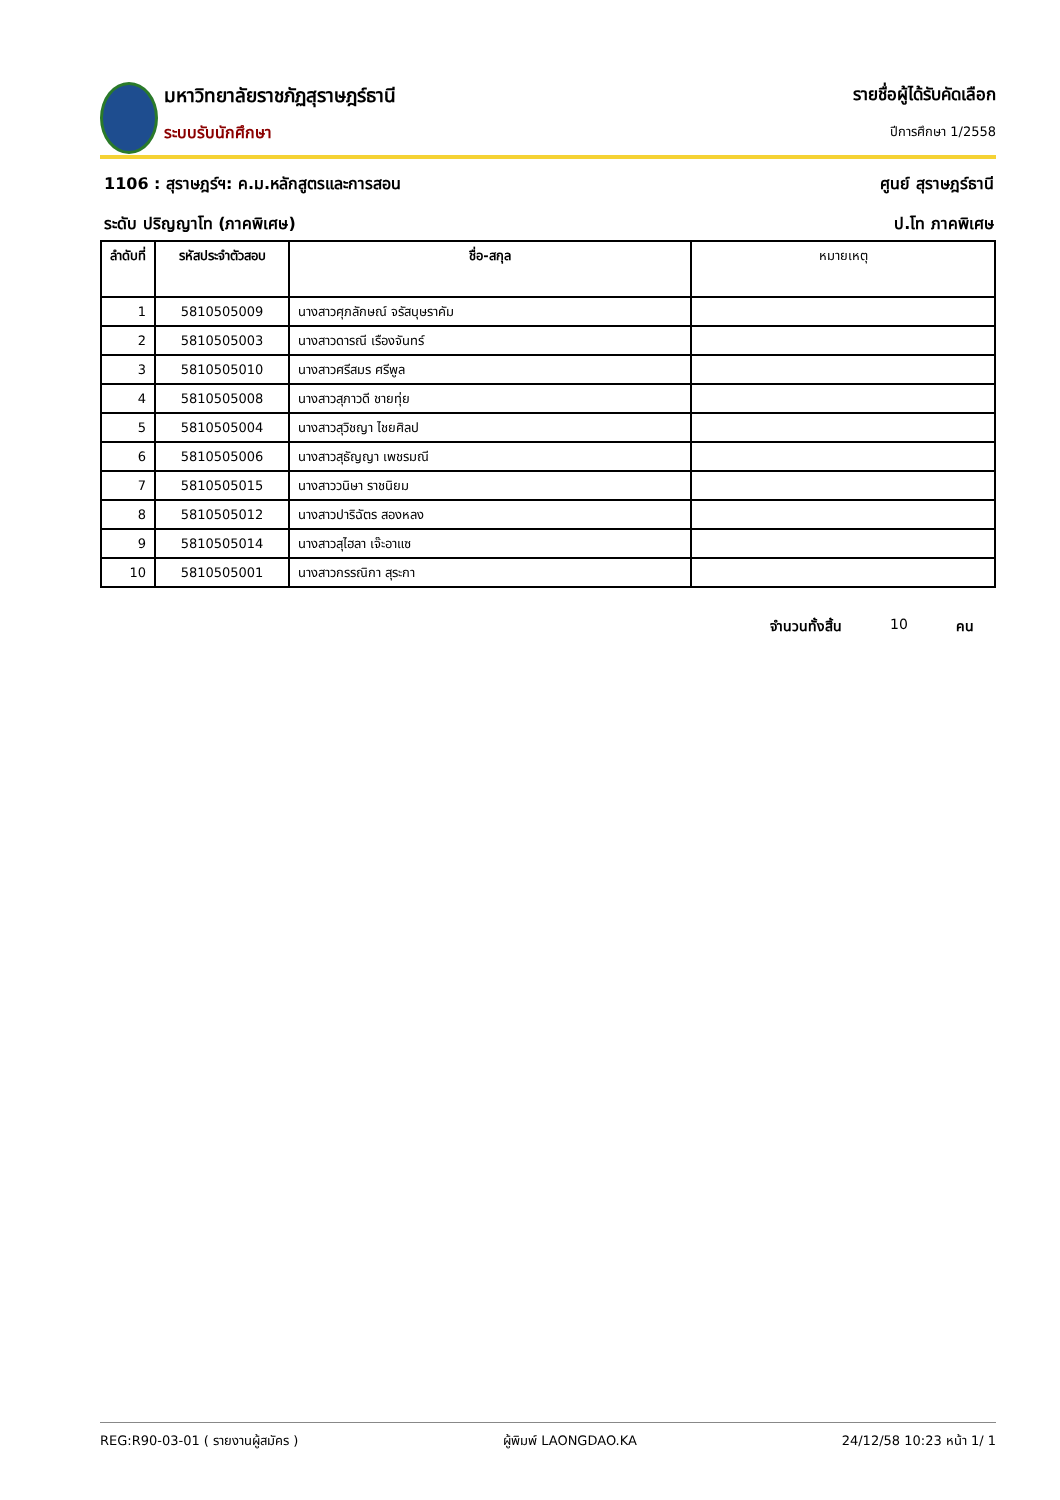มหาวิทยาลัยราชภัฏสุราษฎร์ธานี
ระบบรับนักศึกษา
รายชื่อผู้ได้รับคัดเลือก
ปีการศึกษา 1/2558
1106 : สุราษฎร์ฯ: ค.ม.หลักสูตรและการสอน ศูนย์ สุราษฎร์ธานี
ระดับ ปริญญาโท (ภาคพิเศษ) ป.โท ภาคพิเศษ
| ลำดับที่ | รหัสประจำตัวสอบ | ชื่อ-สกุล | หมายเหตุ |
| --- | --- | --- | --- |
| 1 | 5810505009 | นางสาวศุภลักษณ์ จรัสบุษราคัม | |
| 2 | 5810505003 | นางสาวดารณี เรืองจันทร์ | |
| 3 | 5810505010 | นางสาวศรีสมร ศรีพูล | |
| 4 | 5810505008 | นางสาวสุภาวดี ชายทุ่ย | |
| 5 | 5810505004 | นางสาวสุวิชญา ไชยศิลป | |
| 6 | 5810505006 | นางสาวสุธัญญา เพชรมณี | |
| 7 | 5810505015 | นางสาววนิษา ราชนิยม | |
| 8 | 5810505012 | นางสาวปาริฉัตร สองหลง | |
| 9 | 5810505014 | นางสาวสุไฮลา เจ๊ะอาแซ | |
| 10 | 5810505001 | นางสาวกรรณิกา สุระกา | |
จำนวนทั้งสิ้น 10 คน
REG:R90-03-01 ( รายงานผู้สมัคร ) ผู้พิมพ์ LAONGDAO.KA 24/12/58 10:23 หน้า 1/ 1